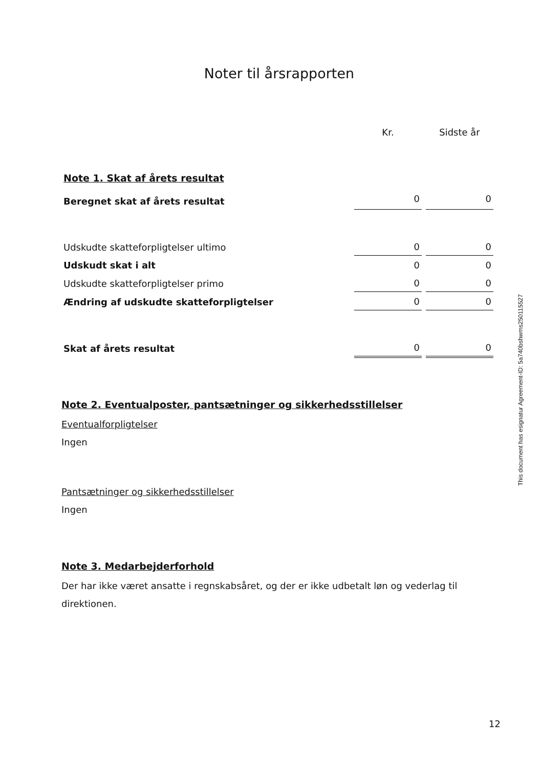Noter til årsrapporten
| | Kr. | Sidste år |
| Note 1. Skat af årets resultat | | |
| Beregnet skat af årets resultat | 0 | 0 |
| Udskudte skatteforpligtelser ultimo | 0 | 0 |
| Udskudt skat i alt | 0 | 0 |
| Udskudte skatteforpligtelser primo | 0 | 0 |
| Ændring af udskudte skatteforpligtelser | 0 | 0 |
| Skat af årets resultat | 0 | 0 |
Note 2. Eventualposter, pantsætninger og sikkerhedsstillelser
Eventualforpligtelser
Ingen
Pantsætninger og sikkerhedsstillelser
Ingen
Note 3. Medarbejderforhold
Der har ikke været ansatte i regnskabsåret, og der er ikke udbetalt løn og vederlag til direktionen.
This document has esignatur Agreement-ID: 5a740bshwms250115527
12